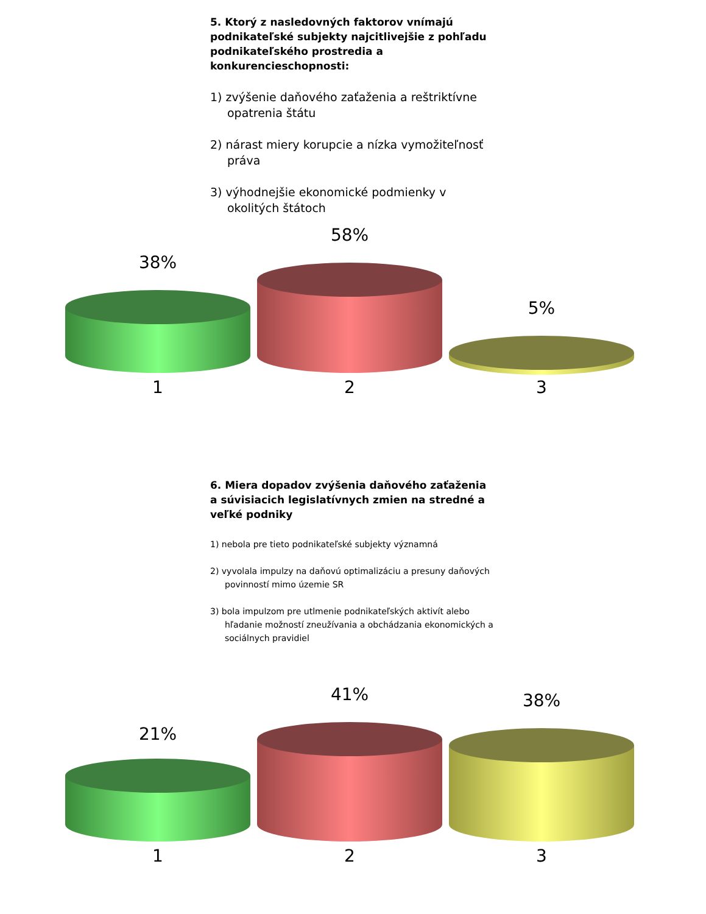5. Ktorý z nasledovných faktorov vnímajú podnikateľské subjekty najcitlivejšie z pohľadu podnikateľského prostredia a konkurencieschopnosti:
1) zvýšenie daňového zaťaženia a reštriktívne opatrenia štátu
2) nárast miery korupcie a nízka vymožiteľnosť práva
3) výhodnejšie ekonomické podmienky v okolitých štátoch
38%
58%
5%
1 2 3
6. Miera dopadov zvýšenia daňového zaťaženia a súvisiacich legislatívnych zmien na stredné a veľké podniky
1) nebola pre tieto podnikateľské subjekty významná
2) vyvolala impulzy na daňovú optimalizáciu a presuny daňových povinností mimo územie SR
3) bola impulzom pre utlmenie podnikateľských aktivít alebo hľadanie možností zneužívania a obchádzania ekonomických a sociálnych pravidiel
21%
41% 38%
1 2 3